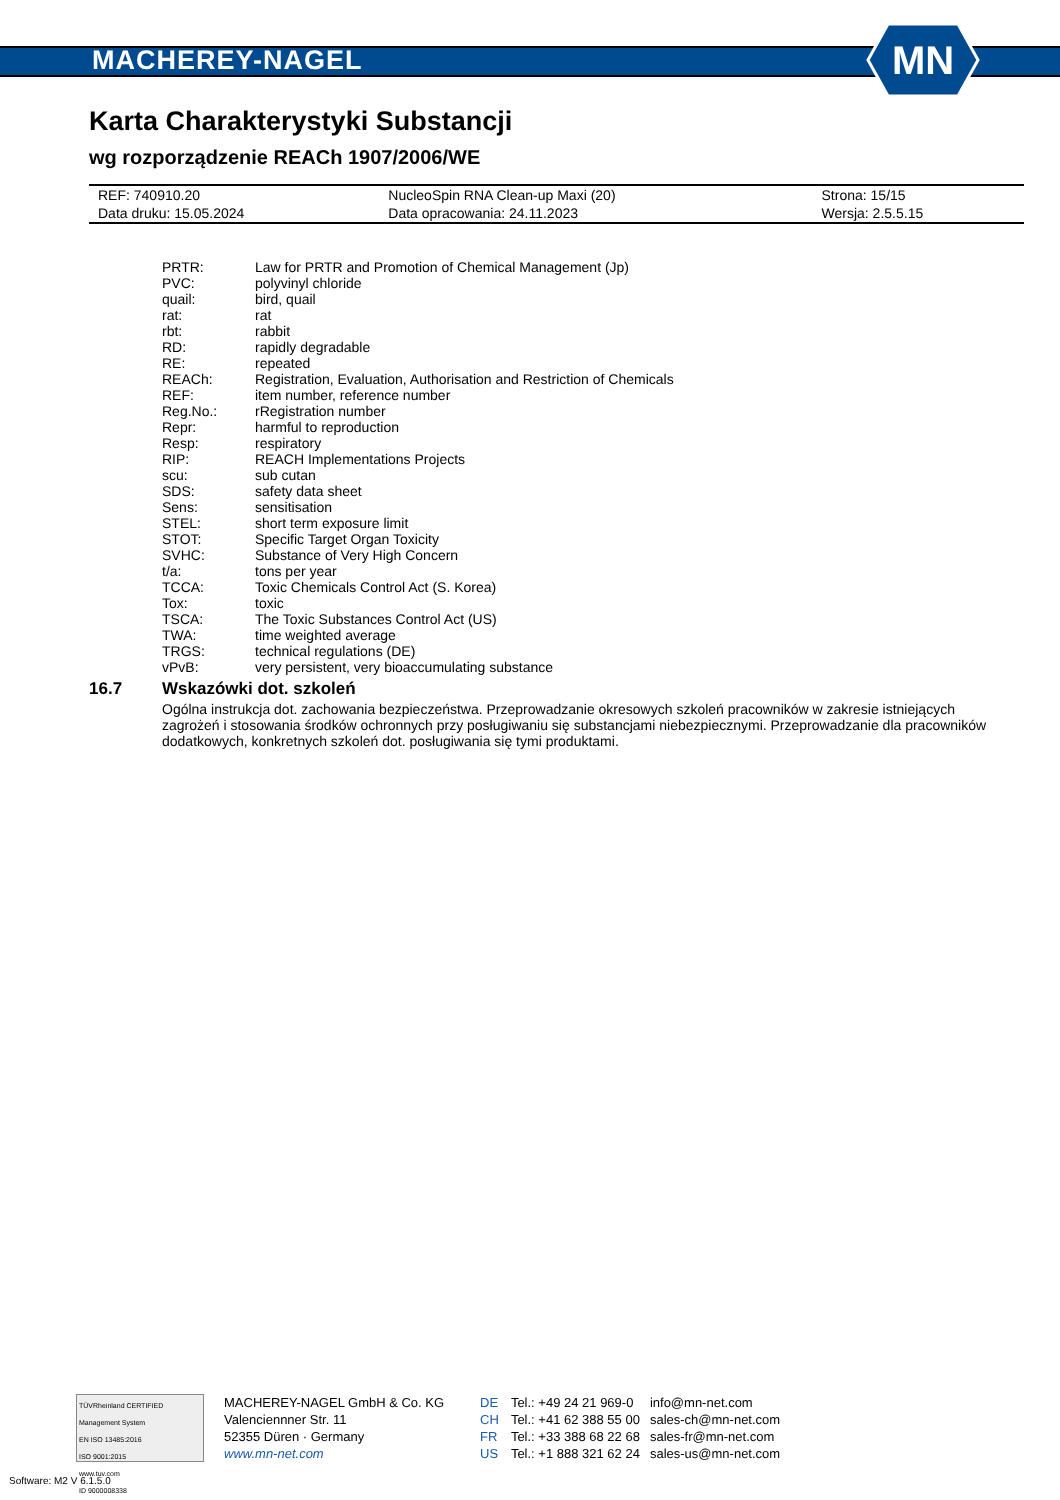MACHEREY-NAGEL
MN
Karta Charakterystyki Substancji
wg rozporządzenie REACh 1907/2006/WE
| REF: 740910.20 | NucleoSpin RNA Clean-up Maxi (20) | Strona: 15/15 |
| Data druku: 15.05.2024 | Data opracowania: 24.11.2023 | Wersja: 2.5.5.15 |
| PRTR: | Law for PRTR and Promotion of Chemical Management (Jp) |
| PVC: | polyvinyl chloride |
| quail: | bird, quail |
| rat: | rat |
| rbt: | rabbit |
| RD: | rapidly degradable |
| RE: | repeated |
| REACh: | Registration, Evaluation, Authorisation and Restriction of Chemicals |
| REF: | item number, reference number |
| Reg.No.: | rRegistration number |
| Repr: | harmful to reproduction |
| Resp: | respiratory |
| RIP: | REACH Implementations Projects |
| scu: | sub cutan |
| SDS: | safety data sheet |
| Sens: | sensitisation |
| STEL: | short term exposure limit |
| STOT: | Specific Target Organ Toxicity |
| SVHC: | Substance of Very High Concern |
| t/a: | tons per year |
| TCCA: | Toxic Chemicals Control Act (S. Korea) |
| Tox: | toxic |
| TSCA: | The Toxic Substances Control Act (US) |
| TWA: | time weighted average |
| TRGS: | technical regulations (DE) |
| vPvB: | very persistent, very bioaccumulating substance |
16.7 Wskazówki dot. szkoleń
Ogólna instrukcja dot. zachowania bezpieczeństwa. Przeprowadzanie okresowych szkoleń pracowników w zakresie istniejących zagrożeń i stosowania środków ochronnych przy posługiwaniu się substancjami niebezpiecznymi. Przeprowadzanie dla pracowników dodatkowych, konkretnych szkoleń dot. posługiwania się tymi produktami.
TÜVRheinland CERTIFIED
Management System
EN ISO 13485:2016
ISO 9001:2015
www.tuv.com
ID 9000008338
MACHEREY-NAGEL GmbH & Co. KG
Valenciennner Str. 11
52355 Düren · Germany
www.mn-net.com
DE
CH
FR
US
Tel.: +49 24 21 969-0
Tel.: +41 62 388 55 00
Tel.: +33 388 68 22 68
Tel.: +1 888 321 62 24
info@mn-net.com
sales-ch@mn-net.com
sales-fr@mn-net.com
sales-us@mn-net.com
Software: M2 V 6.1.5.0